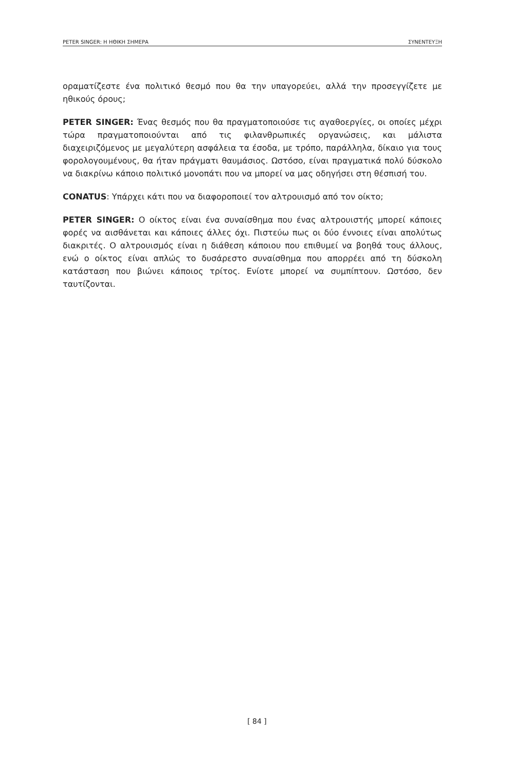PETER SINGER: Η ΗΘΙΚΗ ΣΗΜΕΡΑ ΣΥΝΕΝΤΕΥΞΗ
οραματίζεστε ένα πολιτικό θεσμό που θα την υπαγορεύει, αλλά την προσεγγίζετε με ηθικούς όρους;
PETER SINGER: Ένας θεσμός που θα πραγματοποιούσε τις αγαθοεργίες, οι οποίες μέχρι τώρα πραγματοποιούνται από τις φιλανθρωπικές οργανώσεις, και μάλιστα διαχειριζόμενος με μεγαλύτερη ασφάλεια τα έσοδα, με τρόπο, παράλληλα, δίκαιο για τους φορολογουμένους, θα ήταν πράγματι θαυμάσιος. Ωστόσο, είναι πραγματικά πολύ δύσκολο να διακρίνω κάποιο πολιτικό μονοπάτι που να μπορεί να μας οδηγήσει στη θέσπισή του.
CONATUS: Υπάρχει κάτι που να διαφοροποιεί τον αλτρουισμό από τον οίκτο;
PETER SINGER: Ο οίκτος είναι ένα συναίσθημα που ένας αλτρουιστής μπορεί κάποιες φορές να αισθάνεται και κάποιες άλλες όχι. Πιστεύω πως οι δύο έννοιες είναι απολύτως διακριτές. Ο αλτρουισμός είναι η διάθεση κάποιου που επιθυμεί να βοηθά τους άλλους, ενώ ο οίκτος είναι απλώς το δυσάρεστο συναίσθημα που απορρέει από τη δύσκολη κατάσταση που βιώνει κάποιος τρίτος. Ενίοτε μπορεί να συμπίπτουν. Ωστόσο, δεν ταυτίζονται.
[ 84 ]